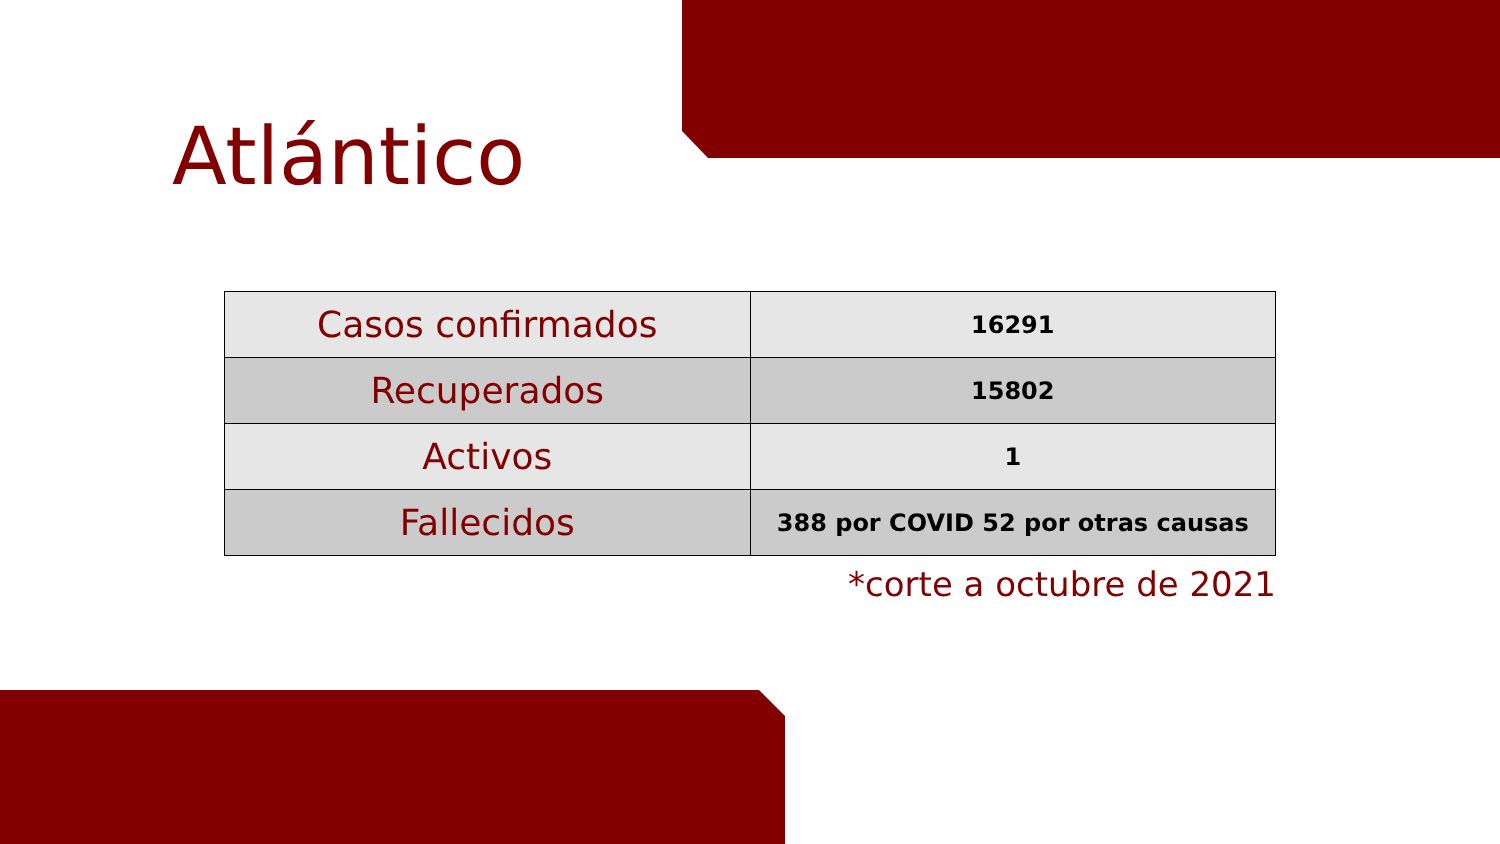Atlántico
| Casos confirmados | 16291 |
| Recuperados | 15802 |
| Activos | 1 |
| Fallecidos | 388 por COVID 52 por otras causas |
*corte a octubre de 2021